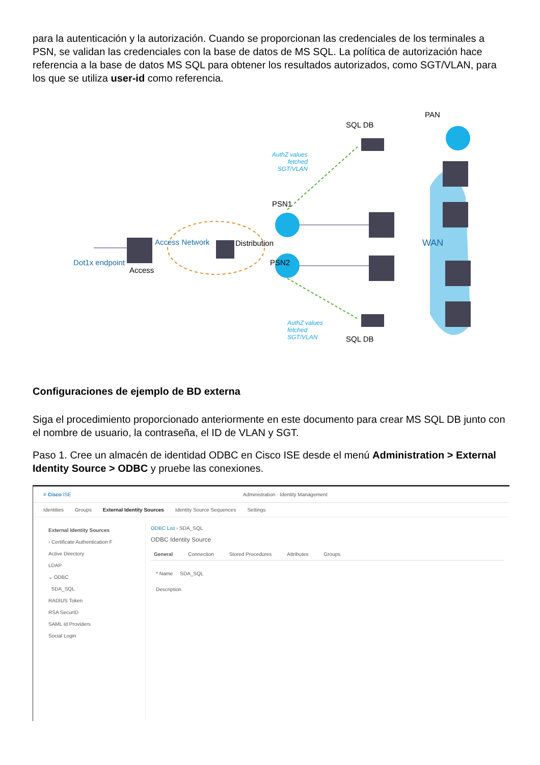para la autenticación y la autorización. Cuando se proporcionan las credenciales de los terminales a PSN, se validan las credenciales con la base de datos de MS SQL. La política de autorización hace referencia a la base de datos MS SQL para obtener los resultados autorizados, como SGT/VLAN, para los que se utiliza user-id como referencia.
PAN
SQL DB
AuthZ values
fetched
SGT/VLAN
PSN1
PSN2 Dot1x endpoint
Access
Access Network Distribution WAN
AuthZ values
fetched
SGT/VLAN SQL DB
Configuraciones de ejemplo de BD externa
Siga el procedimiento proporcionado anteriormente en este documento para crear MS SQL DB junto con el nombre de usuario, la contraseña, el ID de VLAN y SGT.
Paso 1. Cree un almacén de identidad ODBC en Cisco ISE desde el menú Administration > External Identity Source > ODBC y pruebe las conexiones.
≡ Cisco ISE Administration · Identity Management
Identities Groups External Identity Sources Identity Source Sequences Settings
External Identity Sources
› Certificate Authentication F
Active Directory
LDAP
⌄ ODBC
SDA_SQL
RADIUS Token
RSA SecurID
SAML Id Providers
Social Login
ODBC List › SDA_SQL
ODBC Identity Source
General Connection Stored Procedures Attributes Groups
* Name SDA_SQL
Description